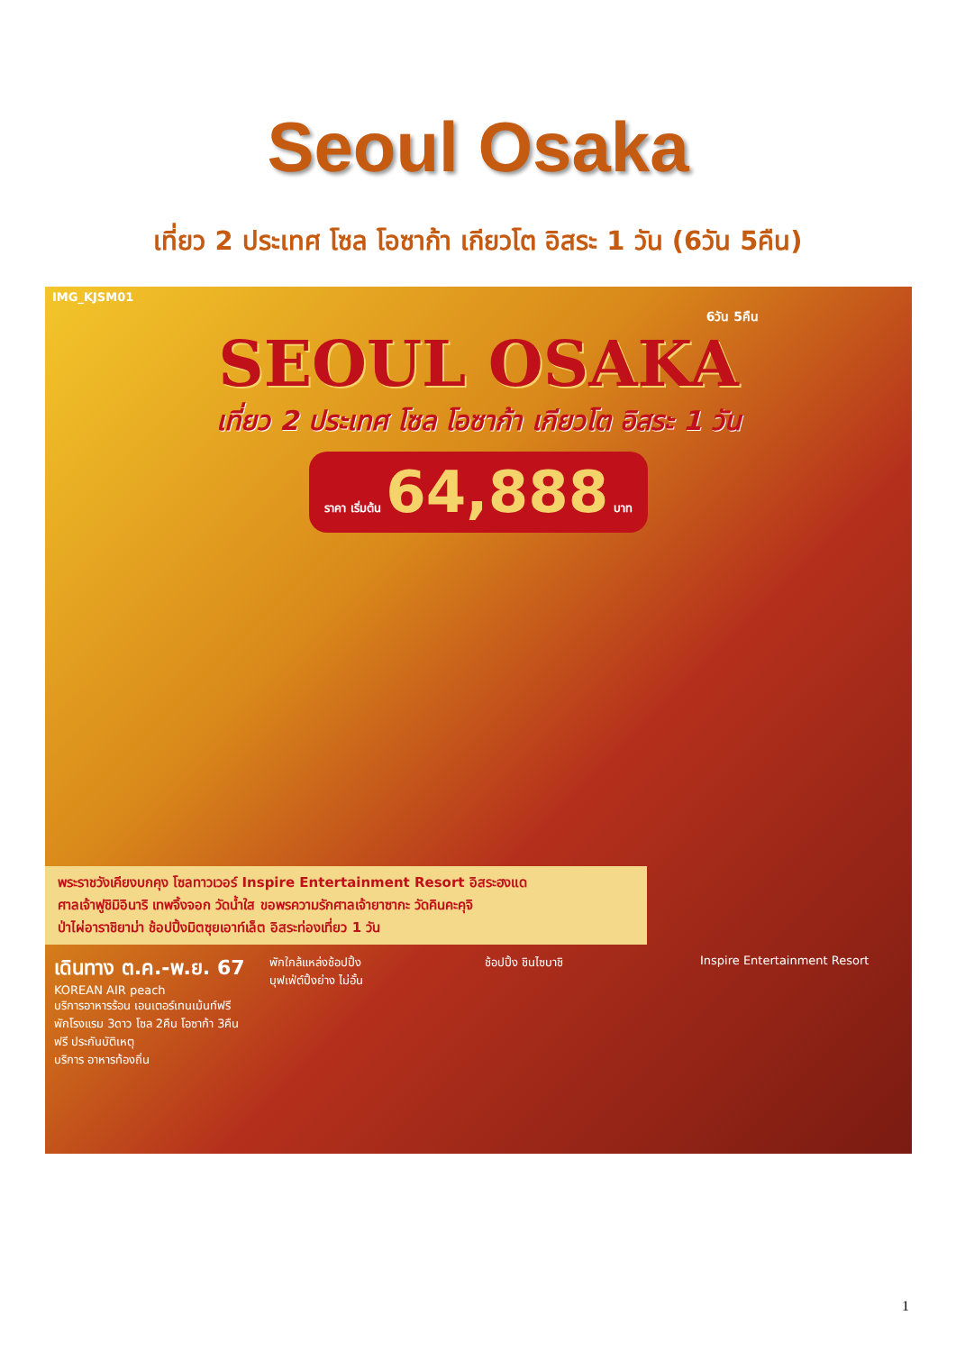Seoul Osaka
เที่ยว 2 ประเทศ โซล โอซาก้า เกียวโต อิสระ 1 วัน (6วัน 5คืน)
IMG_KJSM01
6วัน 5คืน
SEOUL OSAKA
เที่ยว 2 ประเทศ โซล โอซาก้า เกียวโต อิสระ 1 วัน
ราคา เริ่มต้น 64,888 บาท
พระราชวังเคียงบกคุง โซลทาวเวอร์ Inspire Entertainment Resort อิสระฮงแด
ศาลเจ้าฟูชิมิอินาริ เทพจิ้งจอก วัดน้ำใส ขอพรความรักศาลเจ้ายาซากะ วัดคินคะคุจิ
ป่าไผ่อาราชิยาม่า ช้อปปิ้งมิตซุยเอาท์เล็ต อิสระท่องเที่ยว 1 วัน
เดินทาง ต.ค.-พ.ย. 67
KOREAN AIR peach
บริการอาหารร้อน เอนเตอร์เทนเม้นท์ฟรี
พักโรงแรม 3ดาว โซล 2คืน โอซาก้า 3คืน
ฟรี ประกันบัติเหตุ
บริการ อาหารท้องถิ่น
พักใกล้แหล่งช้อปปิ้ง
บุฟเฟ่ต์ปิ้งย่าง ไม่อั้น
ช้อปปิ้ง ชินไซบาชิ Inspire Entertainment Resort
1